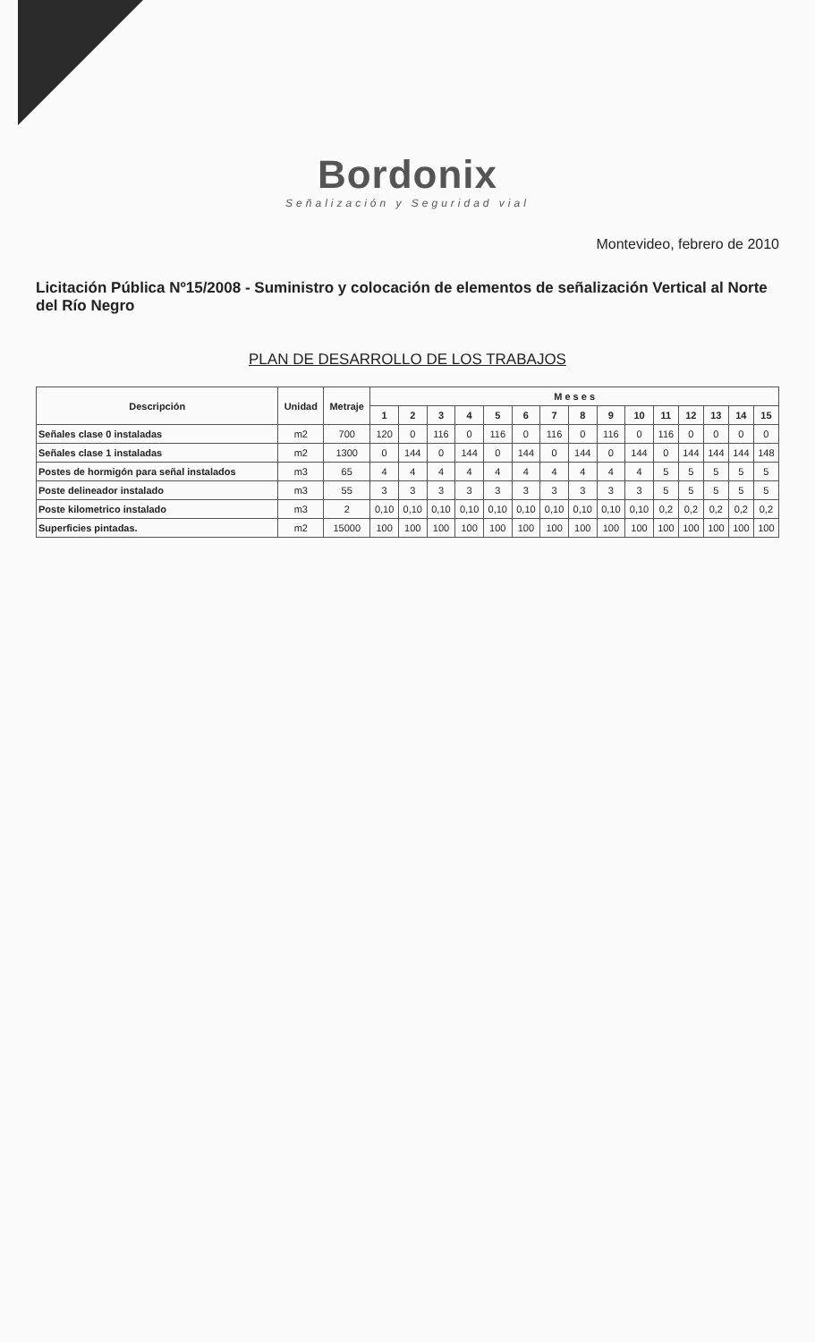Bordonix
Señalización y Seguridad vial
Montevideo, febrero de 2010
Licitación Pública Nº15/2008 - Suministro y colocación de elementos de señalización Vertical al Norte del Río Negro
PLAN DE DESARROLLO DE LOS TRABAJOS
| Descripción | Unidad | Metraje | M e s e s | | | | | | | | | | | | | | |
| --- | --- | --- | --- | --- | --- | --- | --- | --- | --- | --- | --- | --- | --- | --- | --- | --- | --- |
| | | | 1 | 2 | 3 | 4 | 5 | 6 | 7 | 8 | 9 | 10 | 11 | 12 | 13 | 14 | 15 |
| Señales clase 0 instaladas | m2 | 700 | 120 | 0 | 116 | 0 | 116 | 0 | 116 | 0 | 116 | 0 | 116 | 0 | 0 | 0 | 0 |
| Señales clase 1 instaladas | m2 | 1300 | 0 | 144 | 0 | 144 | 0 | 144 | 0 | 144 | 0 | 144 | 0 | 144 | 144 | 144 | 148 |
| Postes de hormigón para señal instalados | m3 | 65 | 4 | 4 | 4 | 4 | 4 | 4 | 4 | 4 | 4 | 4 | 5 | 5 | 5 | 5 | 5 |
| Poste delineador instalado | m3 | 55 | 3 | 3 | 3 | 3 | 3 | 3 | 3 | 3 | 3 | 3 | 5 | 5 | 5 | 5 | 5 |
| Poste kilometrico instalado | m3 | 2 | 0,10 | 0,10 | 0,10 | 0,10 | 0,10 | 0,10 | 0,10 | 0,10 | 0,10 | 0,10 | 0,2 | 0,2 | 0,2 | 0,2 | 0,2 |
| Superficies pintadas. | m2 | 15000 | 100 | 100 | 100 | 100 | 100 | 100 | 100 | 100 | 100 | 100 | 100 | 100 | 100 | 100 | 100 |